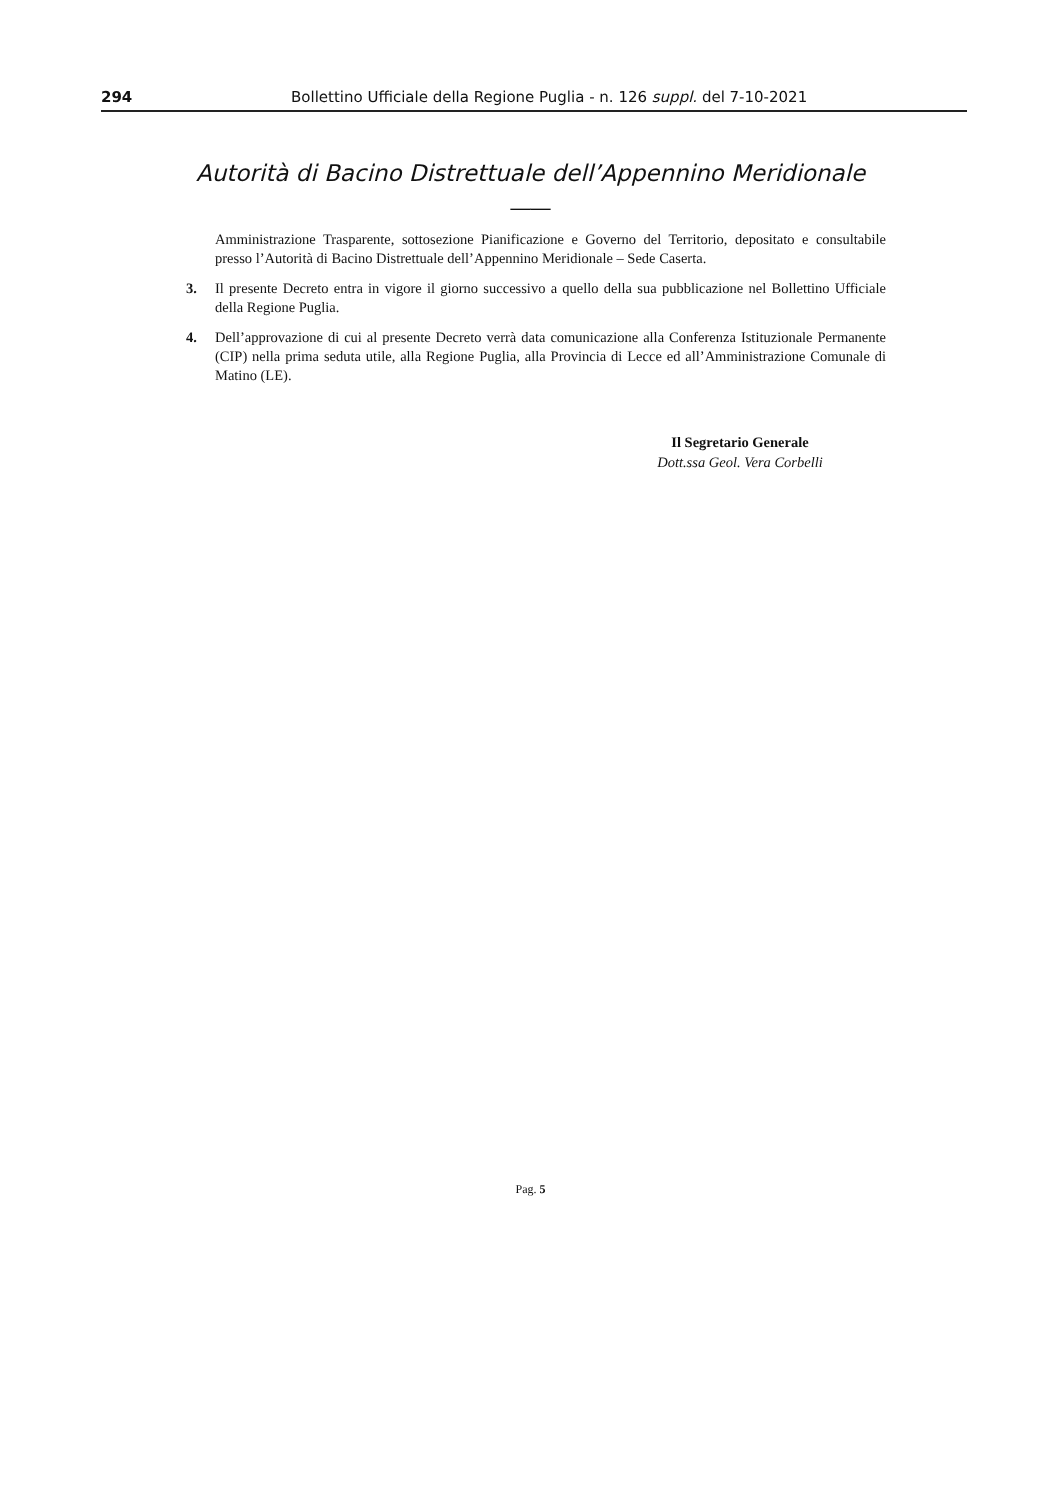294 Bollettino Ufficiale della Regione Puglia - n. 126 suppl. del 7-10-2021
Autorità di Bacino Distrettuale dell’Appennino Meridionale
——
Amministrazione Trasparente, sottosezione Pianificazione e Governo del Territorio, depositato e consultabile presso l’Autorità di Bacino Distrettuale dell’Appennino Meridionale – Sede Caserta.
3. Il presente Decreto entra in vigore il giorno successivo a quello della sua pubblicazione nel Bollettino Ufficiale della Regione Puglia.
4. Dell’approvazione di cui al presente Decreto verrà data comunicazione alla Conferenza Istituzionale Permanente (CIP) nella prima seduta utile, alla Regione Puglia, alla Provincia di Lecce ed all’Amministrazione Comunale di Matino (LE).
Il Segretario Generale
Dott.ssa Geol. Vera Corbelli
Pag. 5